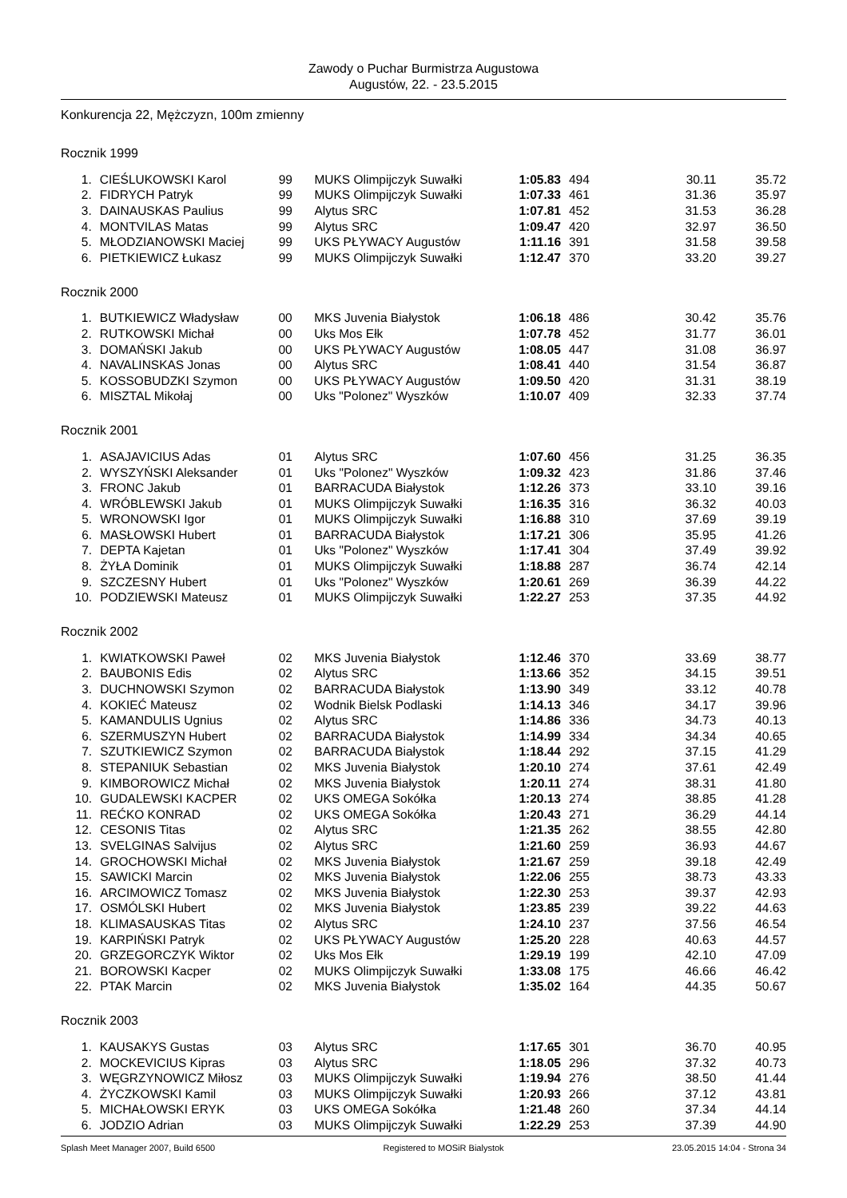Zawody o Puchar Burmistrza Augustowa
Augustów, 22. - 23.5.2015
Konkurencja 22, Mężczyzn, 100m zmienny
Rocznik 1999
| 1. | CIEŚLUKOWSKI Karol | 99 | MUKS Olimpijczyk Suwałki | 1:05.83 | 494 | 30.11 | 35.72 |
| 2. | FIDRYCH Patryk | 99 | MUKS Olimpijczyk Suwałki | 1:07.33 | 461 | 31.36 | 35.97 |
| 3. | DAINAUSKAS Paulius | 99 | Alytus SRC | 1:07.81 | 452 | 31.53 | 36.28 |
| 4. | MONTVILAS Matas | 99 | Alytus SRC | 1:09.47 | 420 | 32.97 | 36.50 |
| 5. | MŁODZIANOWSKI Maciej | 99 | UKS PŁYWACY Augustów | 1:11.16 | 391 | 31.58 | 39.58 |
| 6. | PIETKIEWICZ Łukasz | 99 | MUKS Olimpijczyk Suwałki | 1:12.47 | 370 | 33.20 | 39.27 |
Rocznik 2000
| 1. | BUTKIEWICZ Władysław | 00 | MKS Juvenia Białystok | 1:06.18 | 486 | 30.42 | 35.76 |
| 2. | RUTKOWSKI Michał | 00 | Uks Mos Ełk | 1:07.78 | 452 | 31.77 | 36.01 |
| 3. | DOMAŃSKI Jakub | 00 | UKS PŁYWACY Augustów | 1:08.05 | 447 | 31.08 | 36.97 |
| 4. | NAVALINSKAS Jonas | 00 | Alytus SRC | 1:08.41 | 440 | 31.54 | 36.87 |
| 5. | KOSSOBUDZKI Szymon | 00 | UKS PŁYWACY Augustów | 1:09.50 | 420 | 31.31 | 38.19 |
| 6. | MISZTAL Mikołaj | 00 | Uks "Polonez" Wyszków | 1:10.07 | 409 | 32.33 | 37.74 |
Rocznik 2001
| 1. | ASAJAVICIUS Adas | 01 | Alytus SRC | 1:07.60 | 456 | 31.25 | 36.35 |
| 2. | WYSZYŃSKI Aleksander | 01 | Uks "Polonez" Wyszków | 1:09.32 | 423 | 31.86 | 37.46 |
| 3. | FRONC Jakub | 01 | BARRACUDA Białystok | 1:12.26 | 373 | 33.10 | 39.16 |
| 4. | WRÓBLEWSKI Jakub | 01 | MUKS Olimpijczyk Suwałki | 1:16.35 | 316 | 36.32 | 40.03 |
| 5. | WRONOWSKI Igor | 01 | MUKS Olimpijczyk Suwałki | 1:16.88 | 310 | 37.69 | 39.19 |
| 6. | MASŁOWSKI Hubert | 01 | BARRACUDA Białystok | 1:17.21 | 306 | 35.95 | 41.26 |
| 7. | DEPTA Kajetan | 01 | Uks "Polonez" Wyszków | 1:17.41 | 304 | 37.49 | 39.92 |
| 8. | ŻYŁA Dominik | 01 | MUKS Olimpijczyk Suwałki | 1:18.88 | 287 | 36.74 | 42.14 |
| 9. | SZCZESNY Hubert | 01 | Uks "Polonez" Wyszków | 1:20.61 | 269 | 36.39 | 44.22 |
| 10. | PODZIEWSKI Mateusz | 01 | MUKS Olimpijczyk Suwałki | 1:22.27 | 253 | 37.35 | 44.92 |
Rocznik 2002
| 1. | KWIATKOWSKI Paweł | 02 | MKS Juvenia Białystok | 1:12.46 | 370 | 33.69 | 38.77 |
| 2. | BAUBONIS Edis | 02 | Alytus SRC | 1:13.66 | 352 | 34.15 | 39.51 |
| 3. | DUCHNOWSKI Szymon | 02 | BARRACUDA Białystok | 1:13.90 | 349 | 33.12 | 40.78 |
| 4. | KOKIEĆ Mateusz | 02 | Wodnik Bielsk Podlaski | 1:14.13 | 346 | 34.17 | 39.96 |
| 5. | KAMANDULIS Ugnius | 02 | Alytus SRC | 1:14.86 | 336 | 34.73 | 40.13 |
| 6. | SZERMUSZYN Hubert | 02 | BARRACUDA Białystok | 1:14.99 | 334 | 34.34 | 40.65 |
| 7. | SZUTKIEWICZ Szymon | 02 | BARRACUDA Białystok | 1:18.44 | 292 | 37.15 | 41.29 |
| 8. | STEPANIUK Sebastian | 02 | MKS Juvenia Białystok | 1:20.10 | 274 | 37.61 | 42.49 |
| 9. | KIMBOROWICZ Michał | 02 | MKS Juvenia Białystok | 1:20.11 | 274 | 38.31 | 41.80 |
| 10. | GUDALEWSKI KACPER | 02 | UKS OMEGA Sokółka | 1:20.13 | 274 | 38.85 | 41.28 |
| 11. | REĆKO KONRAD | 02 | UKS OMEGA Sokółka | 1:20.43 | 271 | 36.29 | 44.14 |
| 12. | CESONIS Titas | 02 | Alytus SRC | 1:21.35 | 262 | 38.55 | 42.80 |
| 13. | SVELGINAS Salvijus | 02 | Alytus SRC | 1:21.60 | 259 | 36.93 | 44.67 |
| 14. | GROCHOWSKI Michał | 02 | MKS Juvenia Białystok | 1:21.67 | 259 | 39.18 | 42.49 |
| 15. | SAWICKI Marcin | 02 | MKS Juvenia Białystok | 1:22.06 | 255 | 38.73 | 43.33 |
| 16. | ARCIMOWICZ Tomasz | 02 | MKS Juvenia Białystok | 1:22.30 | 253 | 39.37 | 42.93 |
| 17. | OSMÓLSKI Hubert | 02 | MKS Juvenia Białystok | 1:23.85 | 239 | 39.22 | 44.63 |
| 18. | KLIMASAUSKAS Titas | 02 | Alytus SRC | 1:24.10 | 237 | 37.56 | 46.54 |
| 19. | KARPIŃSKI Patryk | 02 | UKS PŁYWACY Augustów | 1:25.20 | 228 | 40.63 | 44.57 |
| 20. | GRZEGORCZYK Wiktor | 02 | Uks Mos Ełk | 1:29.19 | 199 | 42.10 | 47.09 |
| 21. | BOROWSKI Kacper | 02 | MUKS Olimpijczyk Suwałki | 1:33.08 | 175 | 46.66 | 46.42 |
| 22. | PTAK Marcin | 02 | MKS Juvenia Białystok | 1:35.02 | 164 | 44.35 | 50.67 |
Rocznik 2003
| 1. | KAUSAKYS Gustas | 03 | Alytus SRC | 1:17.65 | 301 | 36.70 | 40.95 |
| 2. | MOCKEVICIUS Kipras | 03 | Alytus SRC | 1:18.05 | 296 | 37.32 | 40.73 |
| 3. | WĘGRZYNOWICZ Miłosz | 03 | MUKS Olimpijczyk Suwałki | 1:19.94 | 276 | 38.50 | 41.44 |
| 4. | ŻYCZKOWSKI Kamil | 03 | MUKS Olimpijczyk Suwałki | 1:20.93 | 266 | 37.12 | 43.81 |
| 5. | MICHAŁOWSKI ERYK | 03 | UKS OMEGA Sokółka | 1:21.48 | 260 | 37.34 | 44.14 |
| 6. | JODZIO Adrian | 03 | MUKS Olimpijczyk Suwałki | 1:22.29 | 253 | 37.39 | 44.90 |
Splash Meet Manager 2007, Build 6500 Registered to MOSiR Bialystok 23.05.2015 14:04 - Strona 34